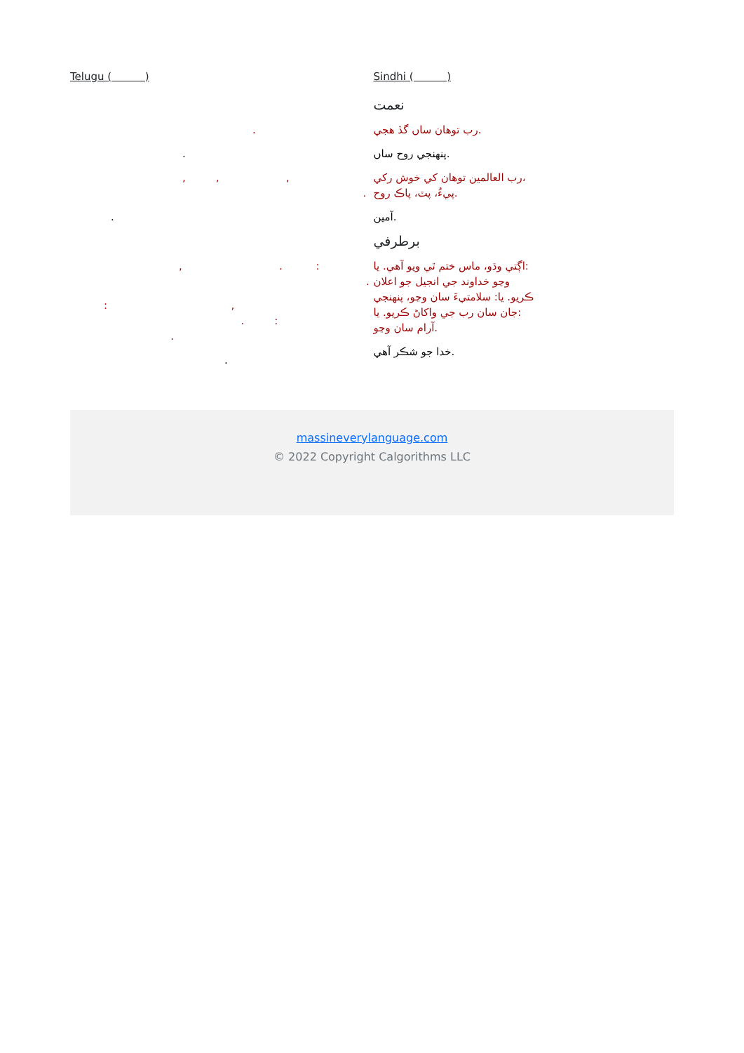Telugu ( )
.
.
, , ,
.
.
, . :
.
: ,
. :
.
.
Sindhi ( )
نعمت
رب توهان ساں گڏ هجي.
پنهنجي روح ساں.
رب العالمين توهان کي خوش رکي،
پيءُ، پٽ، پاڪ روح.
آمين.
برطرفي
اڳتي وڌو، ماس ختم ٿي ويو آهي. يا:
وڃو خداوند جي انجيل جو اعلان
ڪريو. يا: سلامتيءَ سان وڃو، پنهنجي
جان سان رب جي واکاڻ ڪريو. يا:
آرام سان وڃو.
خدا جو شڪر آهي.
massineverylanguage.com
© 2022 Copyright Calgorithms LLC